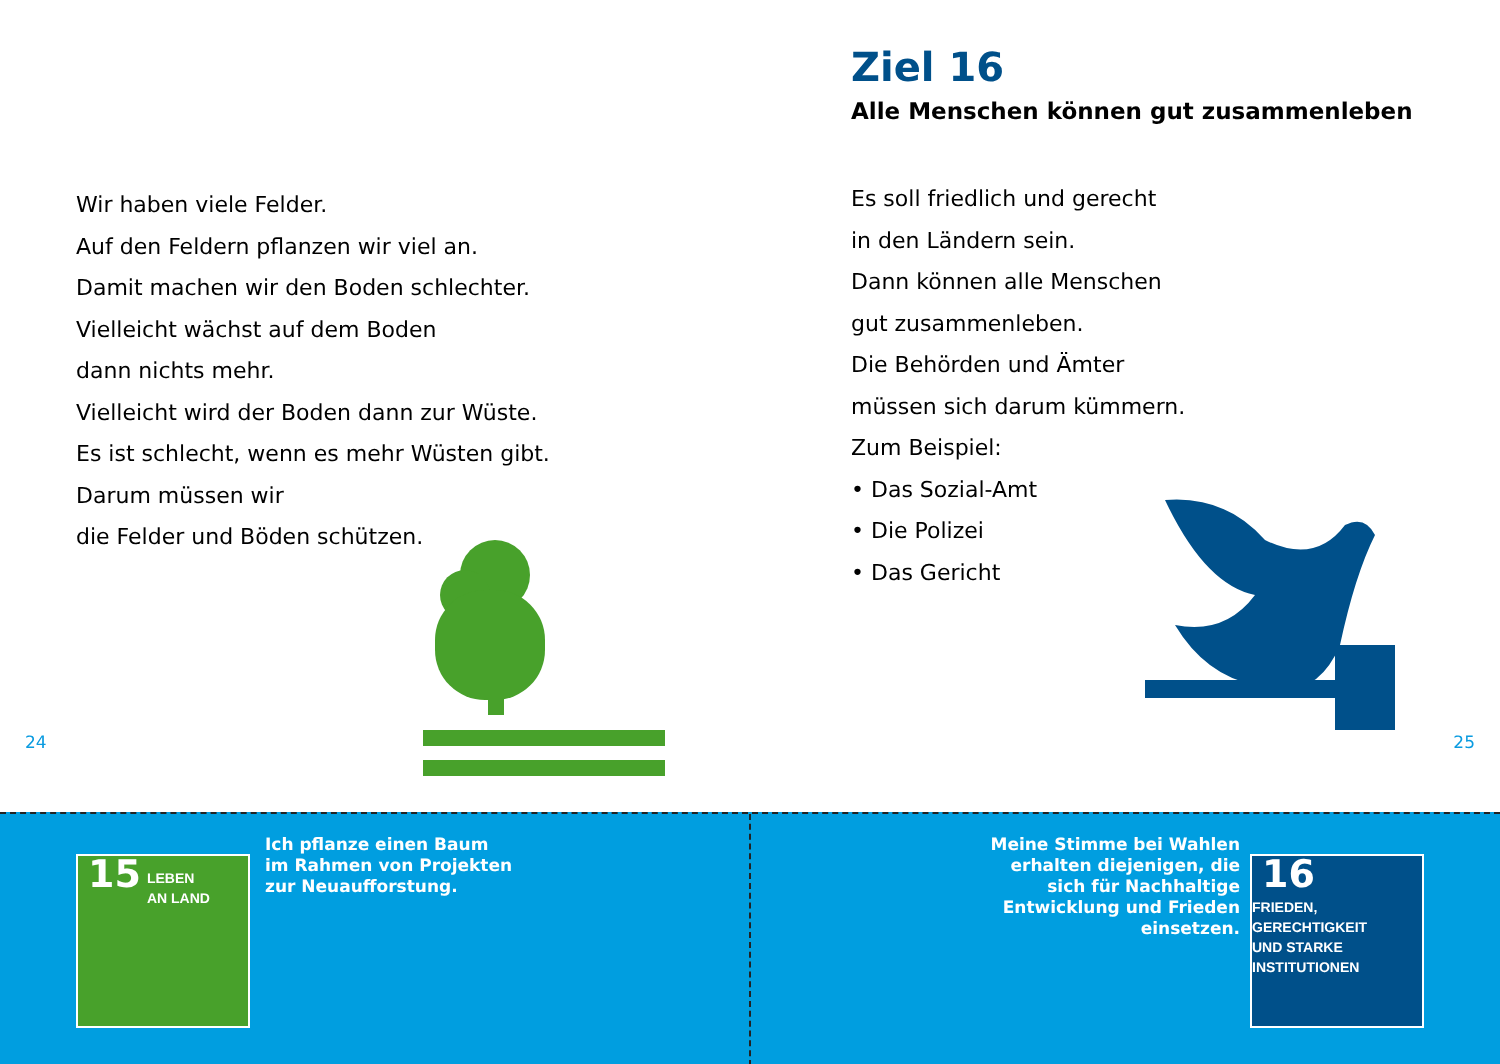Wir haben viele Felder.
Auf den Feldern pflanzen wir viel an.
Damit machen wir den Boden schlechter.
Vielleicht wächst auf dem Boden
dann nichts mehr.
Vielleicht wird der Boden dann zur Wüste.
Es ist schlecht, wenn es mehr Wüsten gibt.
Darum müssen wir
die Felder und Böden schützen.
24
Ziel 16
Alle Menschen können gut zusammenleben
Es soll friedlich und gerecht
in den Ländern sein.
Dann können alle Menschen
gut zusammenleben.
Die Behörden und Ämter
müssen sich darum kümmern.
Zum Beispiel:
• Das Sozial-Amt
• Die Polizei
• Das Gericht
25
15 LEBEN
AN LAND
Ich pflanze einen Baum
im Rahmen von Projekten
zur Neuaufforstung.
Meine Stimme bei Wahlen
erhalten diejenigen, die
sich für Nachhaltige
Entwicklung und Frieden
einsetzen.
16 FRIEDEN,
GERECHTIGKEIT
UND STARKE
INSTITUTIONEN